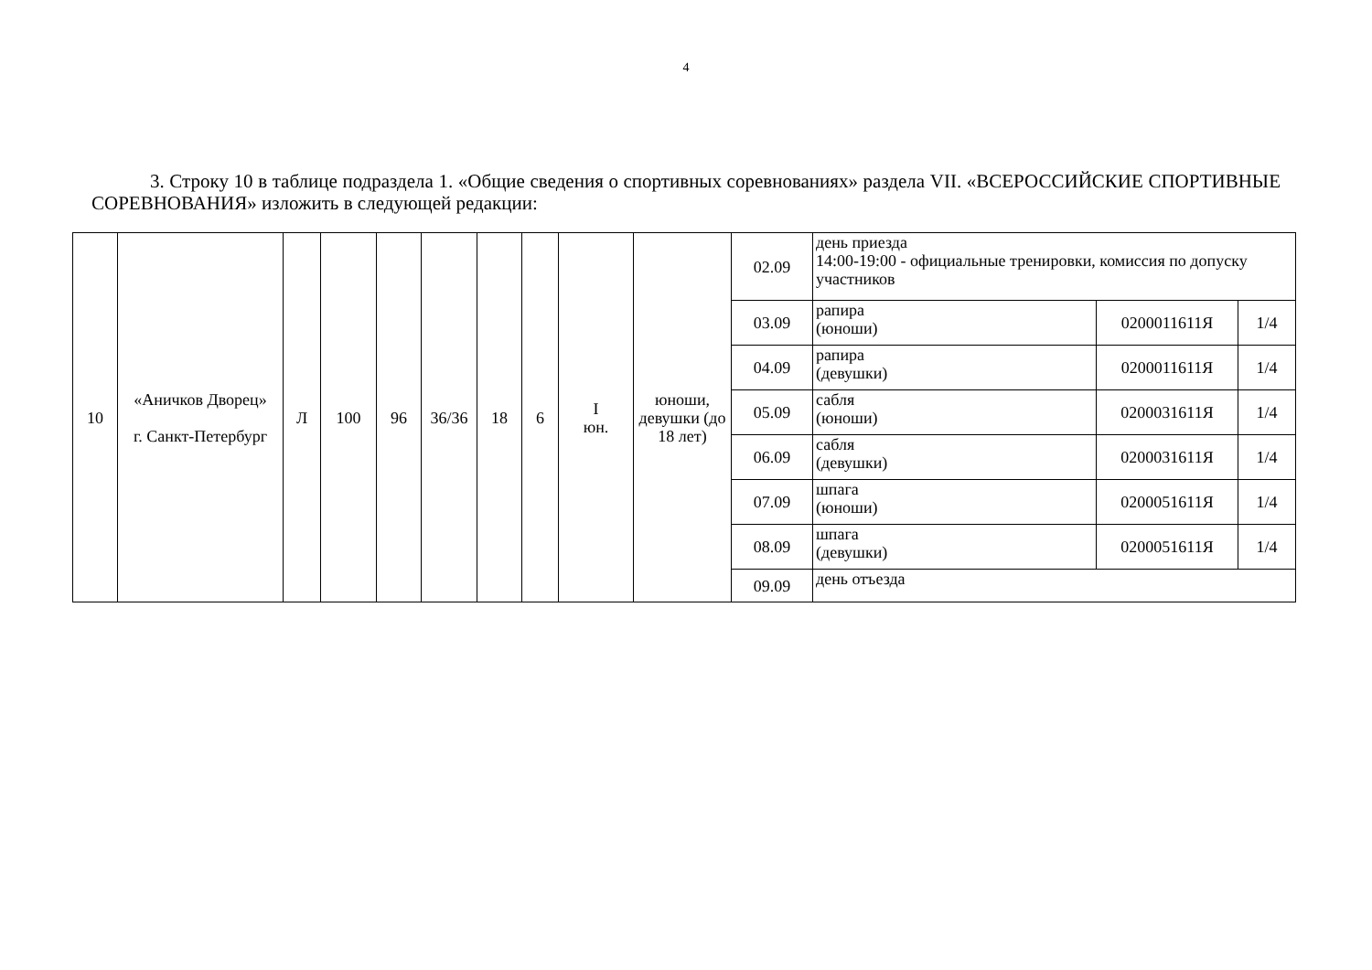4
3. Строку 10 в таблице подраздела 1. «Общие сведения о спортивных соревнованиях» раздела VII. «ВСЕРОССИЙСКИЕ СПОРТИВНЫЕ СОРЕВНОВАНИЯ» изложить в следующей редакции:
| 10 | «Аничков Дворец» г. Санкт-Петербург | Л | 100 | 96 | 36/36 | 18 | 6 | I юн. | юноши, девушки (до 18 лет) | 02.09 | день приезда 14:00-19:00 - официальные тренировки, комиссия по допуску участников | | |
| | | | | | | | | | | 03.09 | рапира (юноши) | 0200011611Я | 1/4 |
| | | | | | | | | | | 04.09 | рапира (девушки) | 0200011611Я | 1/4 |
| | | | | | | | | | | 05.09 | сабля (юноши) | 0200031611Я | 1/4 |
| | | | | | | | | | | 06.09 | сабля (девушки) | 0200031611Я | 1/4 |
| | | | | | | | | | | 07.09 | шпага (юноши) | 0200051611Я | 1/4 |
| | | | | | | | | | | 08.09 | шпага (девушки) | 0200051611Я | 1/4 |
| | | | | | | | | | | 09.09 | день отъезда | | |